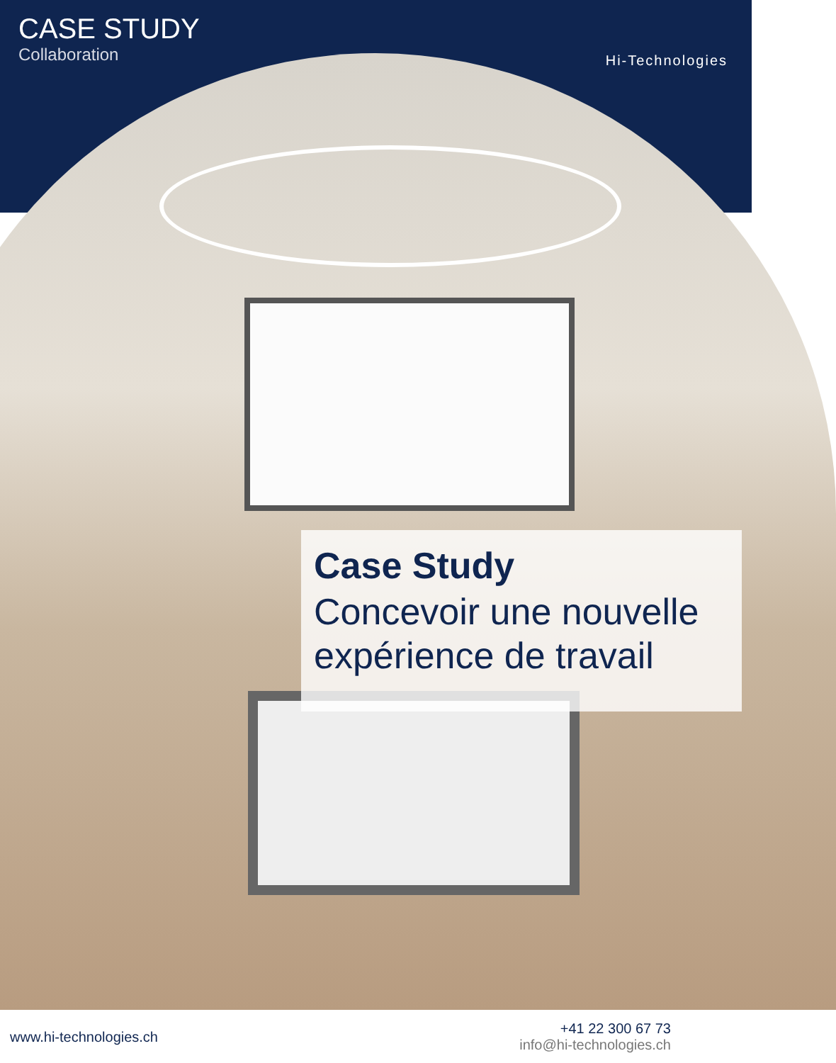CASE STUDY
Collaboration
Hi-Technologies
Case Study
Concevoir une nouvelle expérience de travail
www.hi-technologies.ch
+41 22 300 67 73
info@hi-technologies.ch